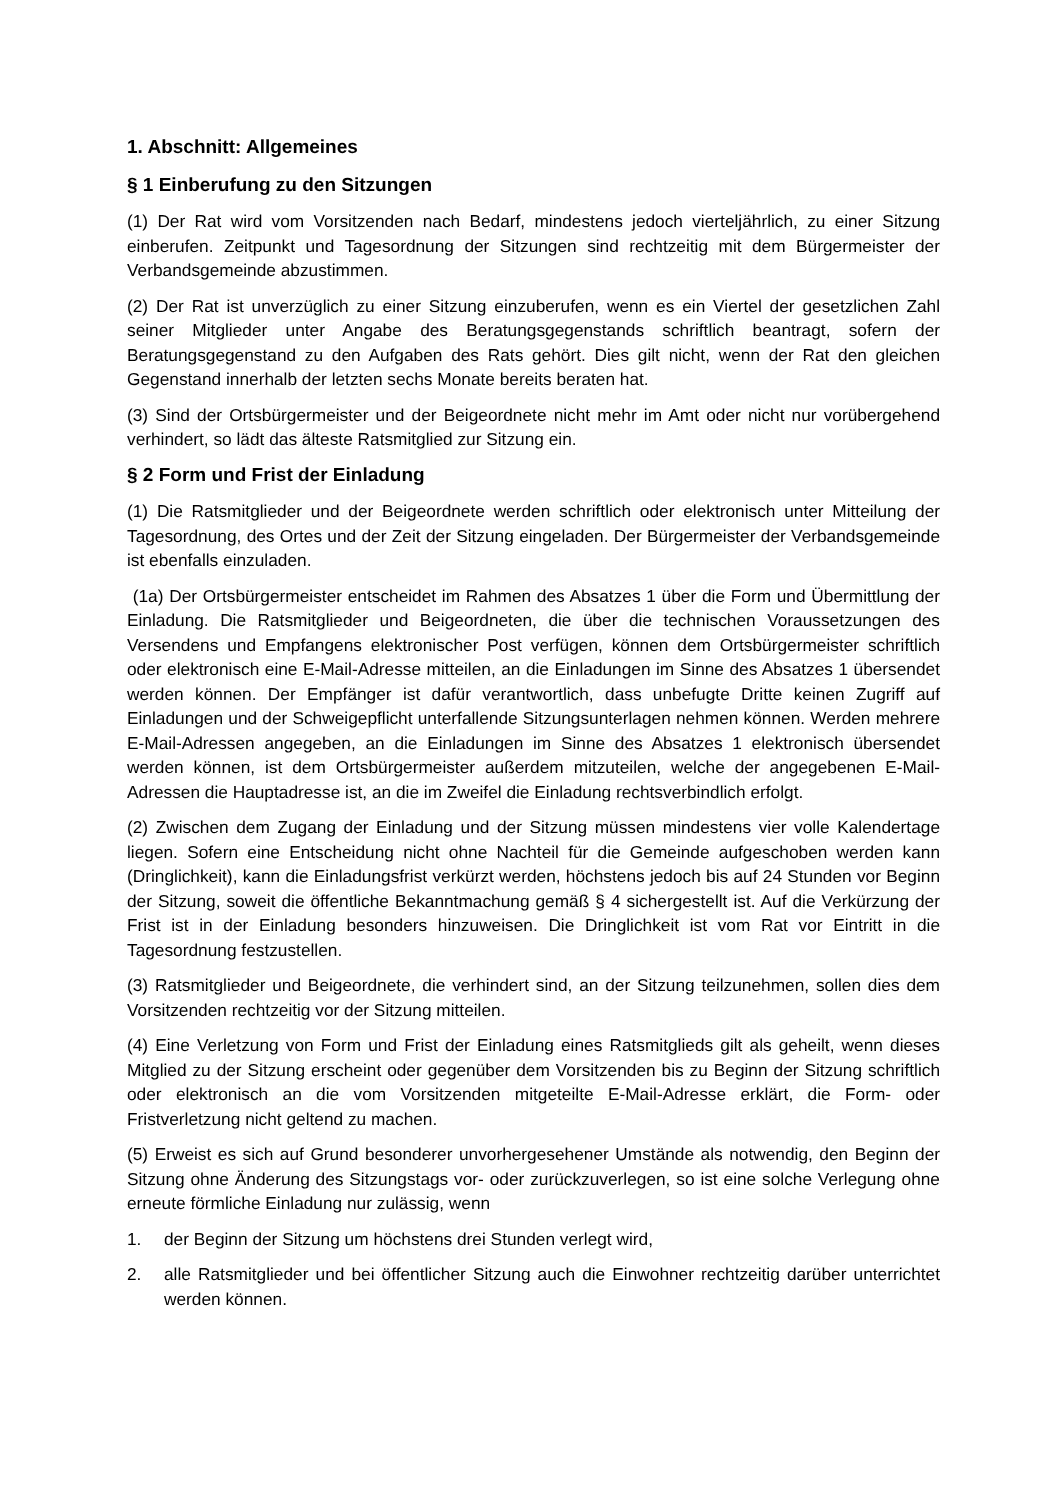1. Abschnitt: Allgemeines
§ 1 Einberufung zu den Sitzungen
(1) Der Rat wird vom Vorsitzenden nach Bedarf, mindestens jedoch vierteljährlich, zu einer Sitzung einberufen. Zeitpunkt und Tagesordnung der Sitzungen sind rechtzeitig mit dem Bürgermeister der Verbandsgemeinde abzustimmen.
(2) Der Rat ist unverzüglich zu einer Sitzung einzuberufen, wenn es ein Viertel der gesetzlichen Zahl seiner Mitglieder unter Angabe des Beratungsgegenstands schriftlich beantragt, sofern der Beratungsgegenstand zu den Aufgaben des Rats gehört. Dies gilt nicht, wenn der Rat den gleichen Gegenstand innerhalb der letzten sechs Monate bereits beraten hat.
(3) Sind der Ortsbürgermeister und der Beigeordnete nicht mehr im Amt oder nicht nur vorübergehend verhindert, so lädt das älteste Ratsmitglied zur Sitzung ein.
§ 2 Form und Frist der Einladung
(1) Die Ratsmitglieder und der Beigeordnete werden schriftlich oder elektronisch unter Mitteilung der Tagesordnung, des Ortes und der Zeit der Sitzung eingeladen. Der Bürgermeister der Verbandsgemeinde ist ebenfalls einzuladen.
(1a) Der Ortsbürgermeister entscheidet im Rahmen des Absatzes 1 über die Form und Übermittlung der Einladung. Die Ratsmitglieder und Beigeordneten, die über die technischen Voraussetzungen des Versendens und Empfangens elektronischer Post verfügen, können dem Ortsbürgermeister schriftlich oder elektronisch eine E-Mail-Adresse mitteilen, an die Einladungen im Sinne des Absatzes 1 übersendet werden können. Der Empfänger ist dafür verantwortlich, dass unbefugte Dritte keinen Zugriff auf Einladungen und der Schweigepflicht unterfallende Sitzungsunterlagen nehmen können. Werden mehrere E-Mail-Adressen angegeben, an die Einladungen im Sinne des Absatzes 1 elektronisch übersendet werden können, ist dem Ortsbürgermeister außerdem mitzuteilen, welche der angegebenen E-Mail-Adressen die Hauptadresse ist, an die im Zweifel die Einladung rechtsverbindlich erfolgt.
(2) Zwischen dem Zugang der Einladung und der Sitzung müssen mindestens vier volle Kalendertage liegen. Sofern eine Entscheidung nicht ohne Nachteil für die Gemeinde aufgeschoben werden kann (Dringlichkeit), kann die Einladungsfrist verkürzt werden, höchstens jedoch bis auf 24 Stunden vor Beginn der Sitzung, soweit die öffentliche Bekanntmachung gemäß § 4 sichergestellt ist. Auf die Verkürzung der Frist ist in der Einladung besonders hinzuweisen. Die Dringlichkeit ist vom Rat vor Eintritt in die Tagesordnung festzustellen.
(3) Ratsmitglieder und Beigeordnete, die verhindert sind, an der Sitzung teilzunehmen, sollen dies dem Vorsitzenden rechtzeitig vor der Sitzung mitteilen.
(4) Eine Verletzung von Form und Frist der Einladung eines Ratsmitglieds gilt als geheilt, wenn dieses Mitglied zu der Sitzung erscheint oder gegenüber dem Vorsitzenden bis zu Beginn der Sitzung schriftlich oder elektronisch an die vom Vorsitzenden mitgeteilte E-Mail-Adresse erklärt, die Form- oder Fristverletzung nicht geltend zu machen.
(5) Erweist es sich auf Grund besonderer unvorhergesehener Umstände als notwendig, den Beginn der Sitzung ohne Änderung des Sitzungstags vor- oder zurückzuverlegen, so ist eine solche Verlegung ohne erneute förmliche Einladung nur zulässig, wenn
1. der Beginn der Sitzung um höchstens drei Stunden verlegt wird,
2. alle Ratsmitglieder und bei öffentlicher Sitzung auch die Einwohner rechtzeitig darüber unterrichtet werden können.